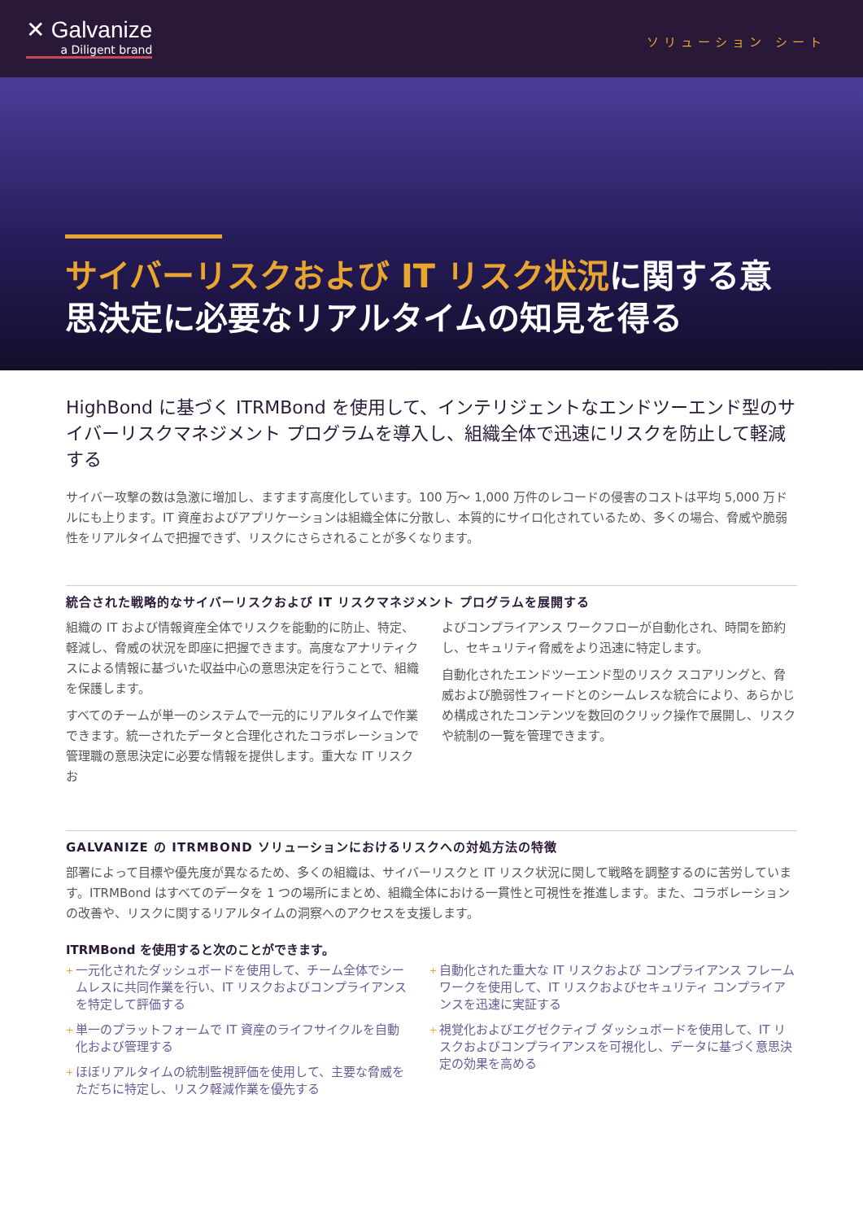✕ Galvanize
a Diligent brand
ソリューション シート
サイバーリスクおよび IT リスク状況に関する意思決定に必要なリアルタイムの知見を得る
HighBond に基づく ITRMBond を使用して、インテリジェントなエンドツーエンド型のサイバーリスクマネジメント プログラムを導入し、組織全体で迅速にリスクを防止して軽減する
サイバー攻撃の数は急激に増加し、ますます高度化しています。100 万～ 1,000 万件のレコードの侵害のコストは平均 5,000 万ドルにも上ります。IT 資産およびアプリケーションは組織全体に分散し、本質的にサイロ化されているため、多くの場合、脅威や脆弱性をリアルタイムで把握できず、リスクにさらされることが多くなります。
統合された戦略的なサイバーリスクおよび IT リスクマネジメント プログラムを展開する
組織の IT および情報資産全体でリスクを能動的に防止、特定、軽減し、脅威の状況を即座に把握できます。高度なアナリティクスによる情報に基づいた収益中心の意思決定を行うことで、組織を保護します。
すべてのチームが単一のシステムで一元的にリアルタイムで作業できます。統一されたデータと合理化されたコラボレーションで管理職の意思決定に必要な情報を提供します。重大な IT リスクお
よびコンプライアンス ワークフローが自動化され、時間を節約し、セキュリティ脅威をより迅速に特定します。
自動化されたエンドツーエンド型のリスク スコアリングと、脅威および脆弱性フィードとのシームレスな統合により、あらかじめ構成されたコンテンツを数回のクリック操作で展開し、リスクや統制の一覧を管理できます。
GALVANIZE の ITRMBOND ソリューションにおけるリスクへの対処方法の特徴
部署によって目標や優先度が異なるため、多くの組織は、サイバーリスクと IT リスク状況に関して戦略を調整するのに苦労しています。ITRMBond はすべてのデータを 1 つの場所にまとめ、組織全体における一貫性と可視性を推進します。また、コラボレーションの改善や、リスクに関するリアルタイムの洞察へのアクセスを支援します。
ITRMBond を使用すると次のことができます。
+ 一元化されたダッシュボードを使用して、チーム全体でシームレスに共同作業を行い、IT リスクおよびコンプライアンスを特定して評価する
+ 単一のプラットフォームで IT 資産のライフサイクルを自動化および管理する
+ ほぼリアルタイムの統制監視評価を使用して、主要な脅威をただちに特定し、リスク軽減作業を優先する
+ 自動化された重大な IT リスクおよび コンプライアンス フレームワークを使用して、IT リスクおよびセキュリティ コンプライアンスを迅速に実証する
+ 視覚化およびエグゼクティブ ダッシュボードを使用して、IT リスクおよびコンプライアンスを可視化し、データに基づく意思決定の効果を高める